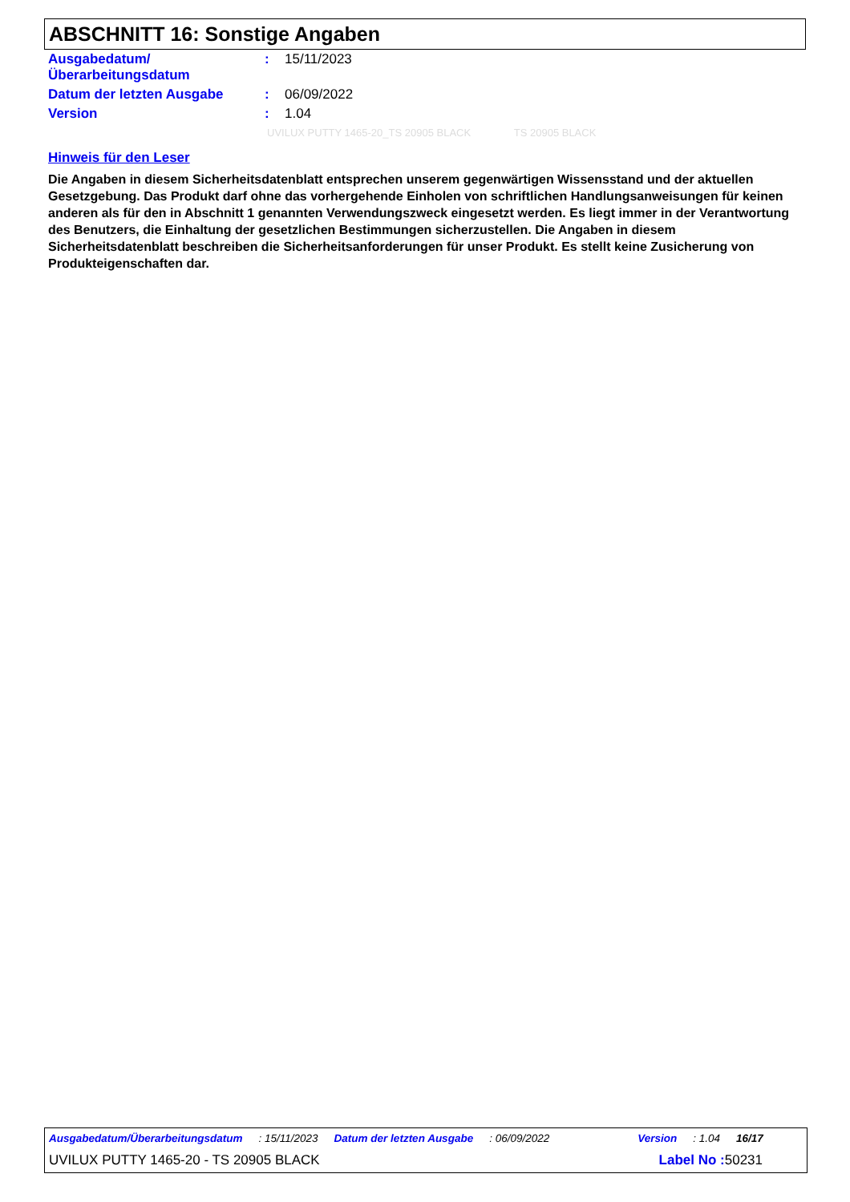ABSCHNITT 16: Sonstige Angaben
| Ausgabedatum/ Überarbeitungsdatum | : | 15/11/2023 |
| Datum der letzten Ausgabe | : | 06/09/2022 |
| Version | : | 1.04 |
UVILUX PUTTY 1465-20_TS 20905 BLACK TS 20905 BLACK
Hinweis für den Leser
Die Angaben in diesem Sicherheitsdatenblatt entsprechen unserem gegenwärtigen Wissensstand und der aktuellen Gesetzgebung. Das Produkt darf ohne das vorhergehende Einholen von schriftlichen Handlungsanweisungen für keinen anderen als für den in Abschnitt 1 genannten Verwendungszweck eingesetzt werden. Es liegt immer in der Verantwortung des Benutzers, die Einhaltung der gesetzlichen Bestimmungen sicherzustellen. Die Angaben in diesem Sicherheitsdatenblatt beschreiben die Sicherheitsanforderungen für unser Produkt. Es stellt keine Zusicherung von Produkteigenschaften dar.
Ausgabedatum/Überarbeitungsdatum : 15/11/2023 Datum der letzten Ausgabe : 06/09/2022 Version : 1.04 16/17
UVILUX PUTTY 1465-20 - TS 20905 BLACK Label No : 50231